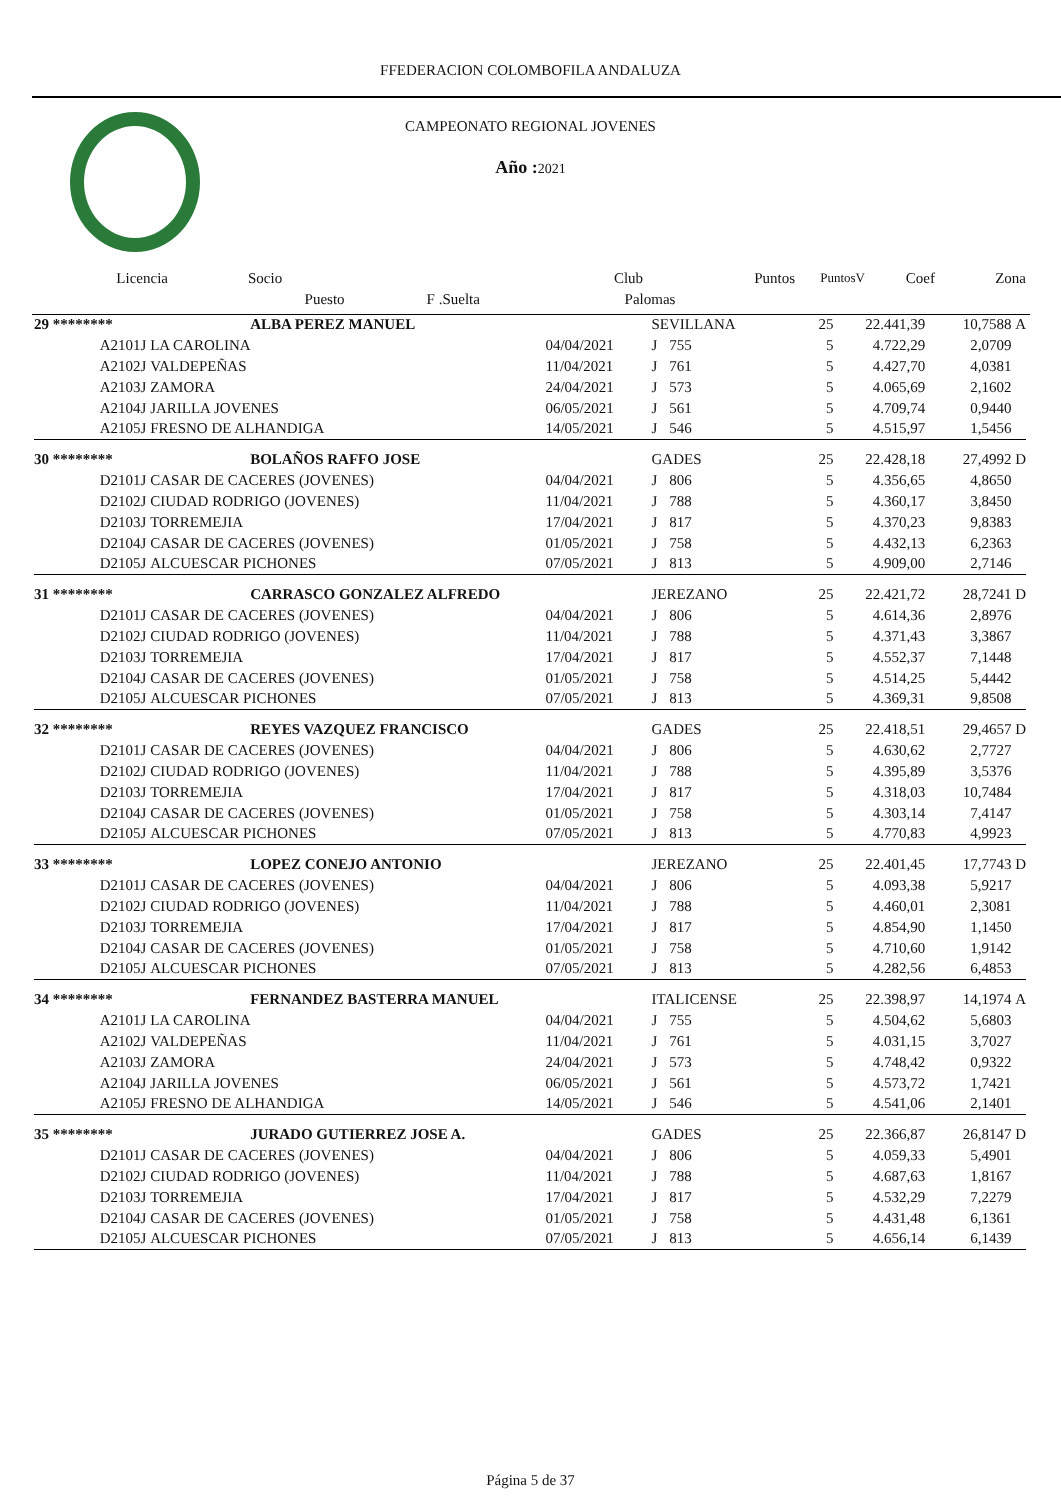FFEDERACION COLOMBOFILA ANDALUZA
CAMPEONATO REGIONAL JOVENES
Año : 2021
| Licencia | Socio | | Club | | | Puntos | PuntosV | Coef | Zona |
| --- | --- | --- | --- | --- | --- | --- | --- | --- | --- |
| | Puesto | F .Suelta | | Palomas | | | | | |
| 29 ******** | ALBA PEREZ MANUEL | | SEVILLANA | | 25 | 22.441,39 | 10,7588 | A |
| A2101J | LA CAROLINA | 04/04/2021 | J | 755 | 5 | 4.722,29 | 2,0709 | |
| A2102J | VALDEPEÑAS | 11/04/2021 | J | 761 | 5 | 4.427,70 | 4,0381 | |
| A2103J | ZAMORA | 24/04/2021 | J | 573 | 5 | 4.065,69 | 2,1602 | |
| A2104J | JARILLA JOVENES | 06/05/2021 | J | 561 | 5 | 4.709,74 | 0,9440 | |
| A2105J | FRESNO DE ALHANDIGA | 14/05/2021 | J | 546 | 5 | 4.515,97 | 1,5456 | |
| 30 ******** | BOLAÑOS RAFFO JOSE | | GADES | | 25 | 22.428,18 | 27,4992 | D |
| D2101J | CASAR DE CACERES (JOVENES) | 04/04/2021 | J | 806 | 5 | 4.356,65 | 4,8650 | |
| D2102J | CIUDAD RODRIGO (JOVENES) | 11/04/2021 | J | 788 | 5 | 4.360,17 | 3,8450 | |
| D2103J | TORREMEJIA | 17/04/2021 | J | 817 | 5 | 4.370,23 | 9,8383 | |
| D2104J | CASAR DE CACERES (JOVENES) | 01/05/2021 | J | 758 | 5 | 4.432,13 | 6,2363 | |
| D2105J | ALCUESCAR PICHONES | 07/05/2021 | J | 813 | 5 | 4.909,00 | 2,7146 | |
| 31 ******** | CARRASCO GONZALEZ ALFREDO | | JEREZANO | | 25 | 22.421,72 | 28,7241 | D |
| D2101J | CASAR DE CACERES (JOVENES) | 04/04/2021 | J | 806 | 5 | 4.614,36 | 2,8976 | |
| D2102J | CIUDAD RODRIGO (JOVENES) | 11/04/2021 | J | 788 | 5 | 4.371,43 | 3,3867 | |
| D2103J | TORREMEJIA | 17/04/2021 | J | 817 | 5 | 4.552,37 | 7,1448 | |
| D2104J | CASAR DE CACERES (JOVENES) | 01/05/2021 | J | 758 | 5 | 4.514,25 | 5,4442 | |
| D2105J | ALCUESCAR PICHONES | 07/05/2021 | J | 813 | 5 | 4.369,31 | 9,8508 | |
| 32 ******** | REYES VAZQUEZ FRANCISCO | | GADES | | 25 | 22.418,51 | 29,4657 | D |
| D2101J | CASAR DE CACERES (JOVENES) | 04/04/2021 | J | 806 | 5 | 4.630,62 | 2,7727 | |
| D2102J | CIUDAD RODRIGO (JOVENES) | 11/04/2021 | J | 788 | 5 | 4.395,89 | 3,5376 | |
| D2103J | TORREMEJIA | 17/04/2021 | J | 817 | 5 | 4.318,03 | 10,7484 | |
| D2104J | CASAR DE CACERES (JOVENES) | 01/05/2021 | J | 758 | 5 | 4.303,14 | 7,4147 | |
| D2105J | ALCUESCAR PICHONES | 07/05/2021 | J | 813 | 5 | 4.770,83 | 4,9923 | |
| 33 ******** | LOPEZ CONEJO ANTONIO | | JEREZANO | | 25 | 22.401,45 | 17,7743 | D |
| D2101J | CASAR DE CACERES (JOVENES) | 04/04/2021 | J | 806 | 5 | 4.093,38 | 5,9217 | |
| D2102J | CIUDAD RODRIGO (JOVENES) | 11/04/2021 | J | 788 | 5 | 4.460,01 | 2,3081 | |
| D2103J | TORREMEJIA | 17/04/2021 | J | 817 | 5 | 4.854,90 | 1,1450 | |
| D2104J | CASAR DE CACERES (JOVENES) | 01/05/2021 | J | 758 | 5 | 4.710,60 | 1,9142 | |
| D2105J | ALCUESCAR PICHONES | 07/05/2021 | J | 813 | 5 | 4.282,56 | 6,4853 | |
| 34 ******** | FERNANDEZ BASTERRA MANUEL | | ITALICENSE | | 25 | 22.398,97 | 14,1974 | A |
| A2101J | LA CAROLINA | 04/04/2021 | J | 755 | 5 | 4.504,62 | 5,6803 | |
| A2102J | VALDEPEÑAS | 11/04/2021 | J | 761 | 5 | 4.031,15 | 3,7027 | |
| A2103J | ZAMORA | 24/04/2021 | J | 573 | 5 | 4.748,42 | 0,9322 | |
| A2104J | JARILLA JOVENES | 06/05/2021 | J | 561 | 5 | 4.573,72 | 1,7421 | |
| A2105J | FRESNO DE ALHANDIGA | 14/05/2021 | J | 546 | 5 | 4.541,06 | 2,1401 | |
| 35 ******** | JURADO GUTIERREZ JOSE A. | | GADES | | 25 | 22.366,87 | 26,8147 | D |
| D2101J | CASAR DE CACERES (JOVENES) | 04/04/2021 | J | 806 | 5 | 4.059,33 | 5,4901 | |
| D2102J | CIUDAD RODRIGO (JOVENES) | 11/04/2021 | J | 788 | 5 | 4.687,63 | 1,8167 | |
| D2103J | TORREMEJIA | 17/04/2021 | J | 817 | 5 | 4.532,29 | 7,2279 | |
| D2104J | CASAR DE CACERES (JOVENES) | 01/05/2021 | J | 758 | 5 | 4.431,48 | 6,1361 | |
| D2105J | ALCUESCAR PICHONES | 07/05/2021 | J | 813 | 5 | 4.656,14 | 6,1439 | |
Página 5 de 37